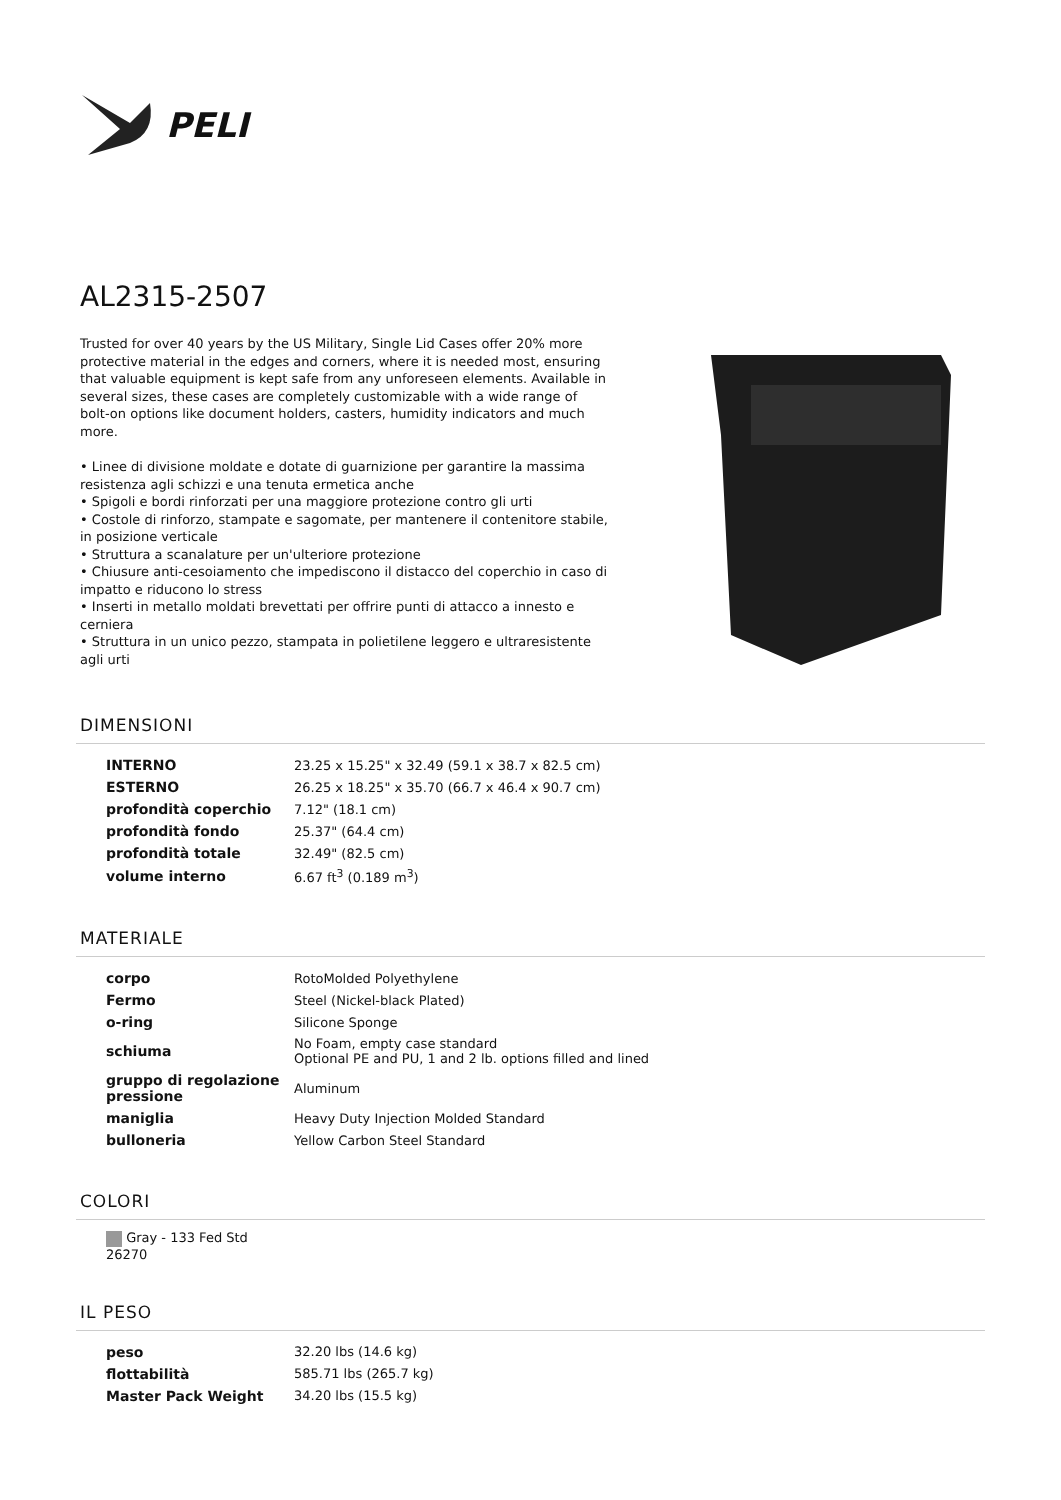PELI
AL2315-2507
Trusted for over 40 years by the US Military, Single Lid Cases offer 20% more protective material in the edges and corners, where it is needed most, ensuring that valuable equipment is kept safe from any unforeseen elements. Available in several sizes, these cases are completely customizable with a wide range of bolt-on options like document holders, casters, humidity indicators and much more.
• Linee di divisione moldate e dotate di guarnizione per garantire la massima resistenza agli schizzi e una tenuta ermetica anche
• Spigoli e bordi rinforzati per una maggiore protezione contro gli urti
• Costole di rinforzo, stampate e sagomate, per mantenere il contenitore stabile, in posizione verticale
• Struttura a scanalature per un'ulteriore protezione
• Chiusure anti-cesoiamento che impediscono il distacco del coperchio in caso di impatto e riducono lo stress
• Inserti in metallo moldati brevettati per offrire punti di attacco a innesto e cerniera
• Struttura in un unico pezzo, stampata in polietilene leggero e ultraresistente agli urti
DIMENSIONI
| INTERNO | 23.25 x 15.25" x 32.49 (59.1 x 38.7 x 82.5 cm) |
| ESTERNO | 26.25 x 18.25" x 35.70 (66.7 x 46.4 x 90.7 cm) |
| profondità coperchio | 7.12" (18.1 cm) |
| profondità fondo | 25.37" (64.4 cm) |
| profondità totale | 32.49" (82.5 cm) |
| volume interno | 6.67 ft<sup>3</sup> (0.189 m<sup>3</sup>) |
MATERIALE
| corpo | RotoMolded Polyethylene |
| Fermo | Steel (Nickel-black Plated) |
| o-ring | Silicone Sponge |
| schiuma | No Foam, empty case standard Optional PE and PU, 1 and 2 lb. options filled and lined |
| gruppo di regolazione pressione | Aluminum |
| maniglia | Heavy Duty Injection Molded Standard |
| bulloneria | Yellow Carbon Steel Standard |
COLORI
Gray - 133 Fed Std 26270
IL PESO
| peso | 32.20 lbs (14.6 kg) |
| flottabilità | 585.71 lbs (265.7 kg) |
| Master Pack Weight | 34.20 lbs (15.5 kg) |